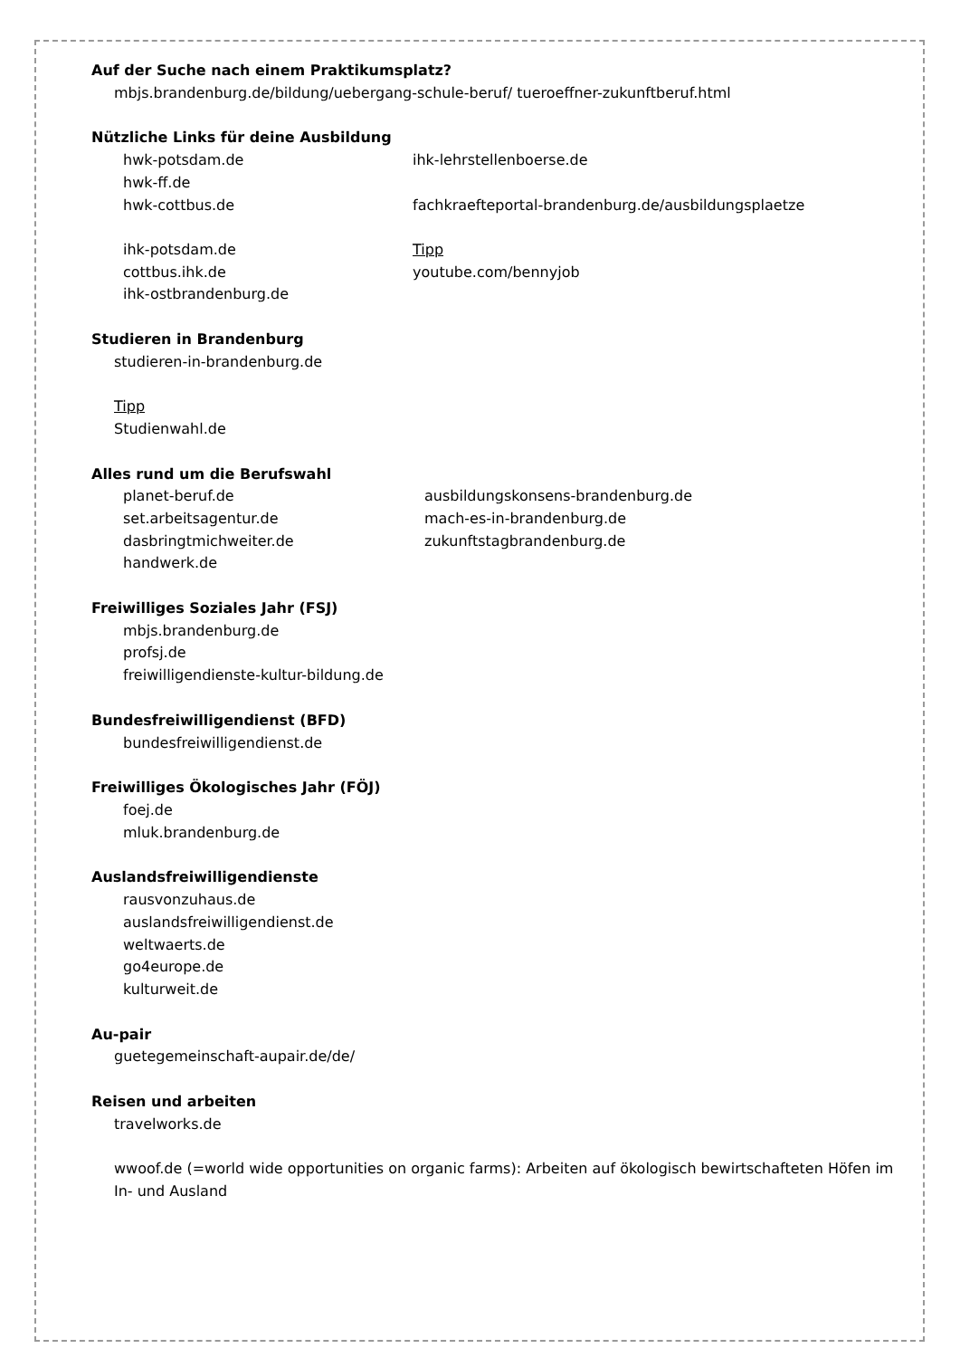Auf der Suche nach einem Praktikumsplatz?
mbjs.brandenburg.de/bildung/uebergang-schule-beruf/ tueroeffner-zukunftberuf.html
Nützliche Links für deine Ausbildung
hwk-potsdam.de ihk-lehrstellenboerse.de
hwk-ff.de
hwk-cottbus.de fachkraefteportal-brandenburg.de/ausbildungsplaetze
ihk-potsdam.de Tipp
cottbus.ihk.de youtube.com/bennyjob
ihk-ostbrandenburg.de
Studieren in Brandenburg
studieren-in-brandenburg.de
Tipp
Studienwahl.de
Alles rund um die Berufswahl
planet-beruf.de ausbildungskonsens-brandenburg.de
set.arbeitsagentur.de mach-es-in-brandenburg.de
dasbringtmichweiter.de zukunftstagbrandenburg.de
handwerk.de
Freiwilliges Soziales Jahr (FSJ)
mbjs.brandenburg.de
profsj.de
freiwilligendienste-kultur-bildung.de
Bundesfreiwilligendienst (BFD)
bundesfreiwilligendienst.de
Freiwilliges Ökologisches Jahr (FÖJ)
foej.de
mluk.brandenburg.de
Auslandsfreiwilligendienste
rausvonzuhaus.de
auslandsfreiwilligendienst.de
weltwaerts.de
go4europe.de
kulturweit.de
Au-pair
guetegemeinschaft-aupair.de/de/
Reisen und arbeiten
travelworks.de
wwoof.de (=world wide opportunities on organic farms): Arbeiten auf ökologisch bewirtschafteten Höfen im In- und Ausland